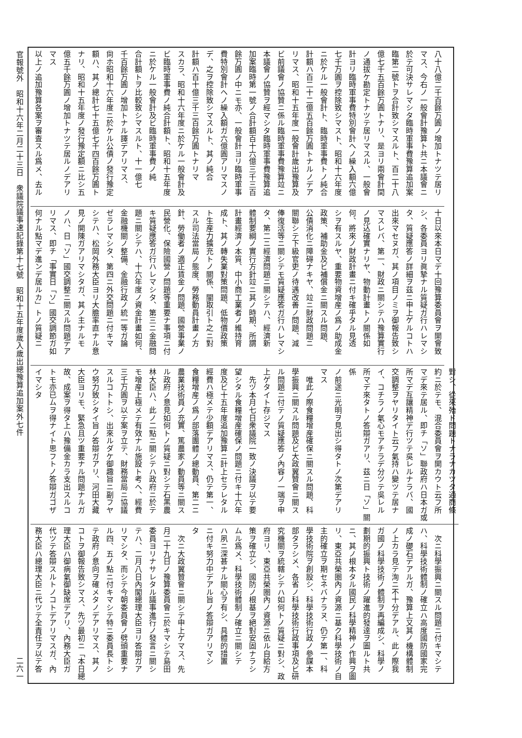八十八億二千百餘万圓ノ增加トナツテ居リ
マス、今右ノ一般會計豫算ト共ニ本議會ニ
於テ可決サレマシタ臨時軍事費豫算追加案
臨第二號トヲ合計致シマスルト、百二十八
億七千五百餘万圓トナリ、是ヨリ兩會計間
ノ通拔ケ勘定トナツテ居リマスル、一般會
計ヨリ臨時軍事費特別會計ヘノ繰入額六億
七千万圓ヲ控除致シマスト、昭和十六年度
ニ於ケル一般會計ト、臨時軍事費トノ純合
計額ハ百二十二億五百餘万圓トナルノデア
リマス、昭和十五年度一般會計歲出豫算及
ビ前議會ノ協贊ニ係ル臨時軍事費豫算竝ニ
本議會ノ協贊ヲ經マシタ臨時軍事費豫算追
加案臨時第一號ノ合計額百十六億三千三百
餘万圓ノ中ニモ亦、一般會計ヨリ臨時軍事
費特別會計ヘノ繰入額ガ六億圓アリマスノ
デ、之ヲ控除致シマスルト、其ノ純合
計額ハ百十億三千三百餘万圓トナリマ
スカラ、昭和十六年度ニ於ケル一般會計及
ビ臨時軍事費ノ純合計額ト、昭和十五年度
ニ於ケル一般會計及ビ臨時軍事費ノ純
合計額トヲ比較致シマスルト、十一億七
千百餘万圓ノ增加トナル譯デアリマス、
尙ホ昭和十六年度ニ於ケル公債ノ發行豫定
額ハ、其ノ總計七十五億七千四百餘万圓ト
ナリ、昭和十五年度ノ發行豫定額ニ比シ五
億五千餘万圓ノ增加トナツテ居ルノデアリ
マス
以上ノ追加豫算各案ヲ審査スル爲メ、去ル
十日以來本日マデ十回豫算委員會ヲ開會致
シ、各委員ヨリ眞摯ナル質疑ガ行ハレマシ
タ、質疑應答ノ詳細ヲ茲ニ申上ゲルコトハ
出來マセヌガ、其ノ項目ノミヲ御報告致シ
マスレバ、第一、財政ニ關シテハ豫算實行
ノ見込確實ナリヤ、物動計畫トノ關係如
何、將來ノ財政計畫ニ付キ確乎タル見透
シヲ有スルヤ、重要物資增産ノ爲ノ助成金
政策、補助金及ビ補償金ニ關スル問題、
公債消化ニ障碍ナキヤ、竝ニ財政問題ニ
關聯シテ下級官吏ノ待遇改善ノ問題、減
俸復活等ニ關シテモ質疑應答ガ行ハレマシ
タ、第二ニ經濟問題ニ關シテハ、經濟新
體制要綱ノ實行方針竝ニ其ノ時期、所謂
計畫經濟ノ本質、中小商工業者ノ維持育
成ト、其ノ轉失業對策問題、低物價政策
ト生産力擴充トノ關係、闇取引ト之ニ對
スル司法當局ノ態度、勞務動員計畫ノ方
針、勞働者ノ適正賃金ノ問題、國營事業ノ
民營化、保險國營ノ問題等重要ナ事項ニ付
キ質疑應答ガ行ハレマシタ、第三ニ金融問
題ニ關シテハ、十六年度ノ資金計畫如何、
金融機關ノ整備、金融行政ノ統一等ガ論
ゼラレマシタ、第四ニ外交問題ニ付キマ
シテハ、松岡外務大臣ヨリ大膽率直ナル意
見ノ開陳ガアリマシタガ、其ノ主ナルモ
ノハ、日「ソ」國交調整ニ關スル問題デア
リマス、即チ「事實日「ソ」國交調節ガ如
何ナル點マデ進ンデ居ルカ」トノ質疑ニ
對シ、從來殆ド問題トナラナカツタ通商條
約ニ於テモ、混合委員會ヲ開カウト云フ所
マデ來テ居ル、即チ「ソ」聯政府ハ日本ガ或
所マデ互讓精神デ行ツテ吳レルナラバ、國
交調整ヲヤリタイト云フ氣持ハ變ツテ居ナ
イ、コチラノ氣心モアチラデ分ツテ吳レル
所マデ來タトノ答辯ガアリ、茲ニ日「ソ」關係
ノ前途ニ光明ヲ見出シ得タトノ次第デアリ
マス
　唯此ノ際食糧增産確保ニ關スル問題、科
學振興ニ關スル問題及ビ大政翼贊會ニ關ス
ル問題ニ付テノ質疑應答ノ內容ノ一端ヲ申
上ゲタイト存ジマス
　先ヅ本月七日衆議院一致ノ決議ヲ以テ要
望シタル食糧增産確保ノ問題ニ付キ十六年
度及ビ十五年度追加豫算ニ計上セラレタル
經費ハ極メテ少額デアリマス、仍テ第一、
食糧增産ノ爲ノ部落團體ノ總動員、第二ニ
農業技術員ノ充實、篤農家ノ動員等ニ關ス
ル政府ノ意見如何トノ質疑ニ對シテ石黑農
林大臣ハ、此ノ二點ニ關シテハ政府ニ於テ
モ增産上極メテ有效ナル施設ト考ヘ、經費
三千万圓ヲ以テ案ヲ立テ、財務當局ニ協議
スルコトトシ、出來ルダケ御趣旨ニ副フヤ
ウ努力致シタイ旨ノ答辯ガアリ、河田大藏
大臣ヨリモ、緊急且ツ重要ナル問題ナルガ
故、成案ヲ得タ上ハ豫備金カラ支出スルコ
トモ亦已ムヲ得ナイト思フトノ答辯ガゴザ
イマシタ
　次ニ科學振興ニ關スル問題ニ付キマシテ
ハ、科學技術體制ノ確立ハ高度國防國家完
成ノ礎石デアルガ、豫算上又其ノ機構體制
ノ上カラ見テ洵ニ不十分デアル、此ノ際我
ガ國ノ科學技術ノ體制ヲ再編成シ、科學ノ
劃期的振興ト技術ノ躍進的發達ヲ圖ルト共
ニ、其ノ根本タル國民ノ科學精神ノ作興ヲ圖
リ、東亞共榮圈內ノ資源ニ基ク科學技術ノ自
主的確立ヲ期セネバナラヌ、仍テ第一、科
學技術院ヲ創設シ、科學技術行政ノ參謀本
部タラシメ、各省ノ科學技術行政事項及ビ研
究機關ヲ統轄シテハ如何トノ質疑ニ對シ、政
府ヨリ、東亞共榮圈內ノ資源ニ依ル自給方
策ヲ確立シ、國防ノ根基ヲ絕對安固ナラシ
ムル爲メ、科學技術體制ノ確立ニ關シテ
ハ夙ニ深甚ナル關心ヲ有シ、具體的措置
ニ付キ努力中デアル旨ノ答辯ガアリマシ
タ
　次ニ大政翼贊會ニ關シテ申上ゲマス、先
月二十九日ノ豫算委員會ニ於キマシテ島田
委員ヨリナサレタル議事進行ノ發言ニ關シ
テハ、二月八日內閣總理大臣ヨリ答辯ガア
リマシタ、而シテ今朝委員會ノ劈頭重要ナ
ル四、五ノ點ニ付キマシテ特ニ委員長トシ
テ政府ノ意向ヲ確メタノデアリマス、其ノ
コトヲ御報告致シマス、先ヅ最初ニ「本日總
理大臣ハ御病氣御缺席デアリ、內務大臣ガ
代ツテ答辯スルトノコトデアリマスガ、內
務大臣ハ總理大臣ニ代ツテ全責任ヲ以テ答
官報號外　昭和十六年二月二十三日　衆議院議事速記錄第十七號　昭和十五年度歲入歲出總豫算追加案外七件 二六一